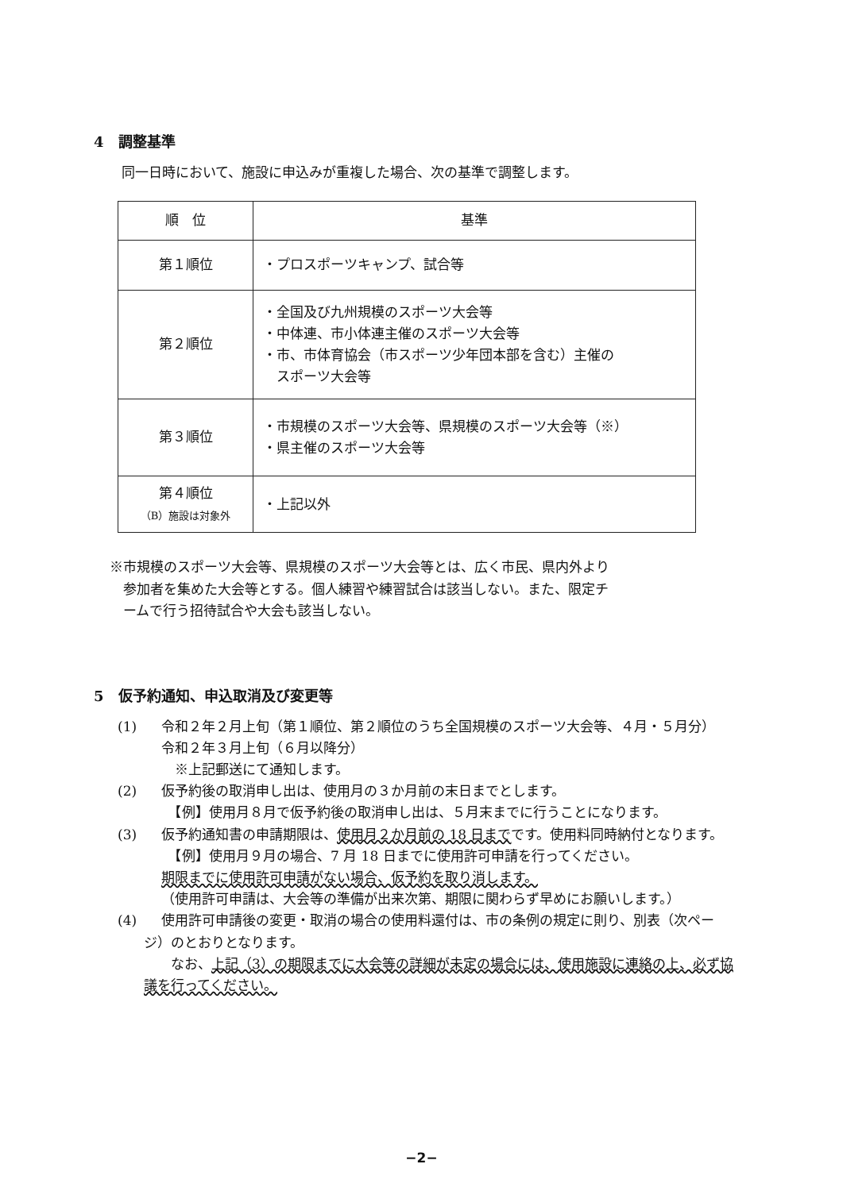4　調整基準
同一日時において、施設に申込みが重複した場合、次の基準で調整します。
| 順 位 | 基準 |
| --- | --- |
| 第１順位 | ・プロスポーツキャンプ、試合等 |
| 第２順位 | ・全国及び九州規模のスポーツ大会等 ・中体連、市小体連主催のスポーツ大会等 ・市、市体育協会（市スポーツ少年団本部を含む）主催の スポーツ大会等 |
| 第３順位 | ・市規模のスポーツ大会等、県規模のスポーツ大会等（※） ・県主催のスポーツ大会等 |
| 第４順位 （B）施設は対象外 | ・上記以外 |
※市規模のスポーツ大会等、県規模のスポーツ大会等とは、広く市民、県内外より
　参加者を集めた大会等とする。個人練習や練習試合は該当しない。また、限定チ
　ームで行う招待試合や大会も該当しない。
5　仮予約通知、申込取消及び変更等
(1) 令和２年２月上旬（第１順位、第２順位のうち全国規模のスポーツ大会等、４月・５月分）
令和２年３月上旬（６月以降分）
　※上記郵送にて通知します。
(2) 仮予約後の取消申し出は、使用月の３か月前の末日までとします。
　【例】使用月８月で仮予約後の取消申し出は、５月末までに行うことになります。
(3) 仮予約通知書の申請期限は、使用月２か月前の 18 日までです。使用料同時納付となります。
　【例】使用月９月の場合、7 月 18 日までに使用許可申請を行ってください。
期限までに使用許可申請がない場合、仮予約を取り消します。
（使用許可申請は、大会等の準備が出来次第、期限に関わらず早めにお願いします。）
(4) 使用許可申請後の変更・取消の場合の使用料還付は、市の条例の規定に則り、別表（次ペー
ジ）のとおりとなります。
　　なお、上記（3）の期限までに大会等の詳細が未定の場合には、使用施設に連絡の上、必ず協
議を行ってください。
−2−